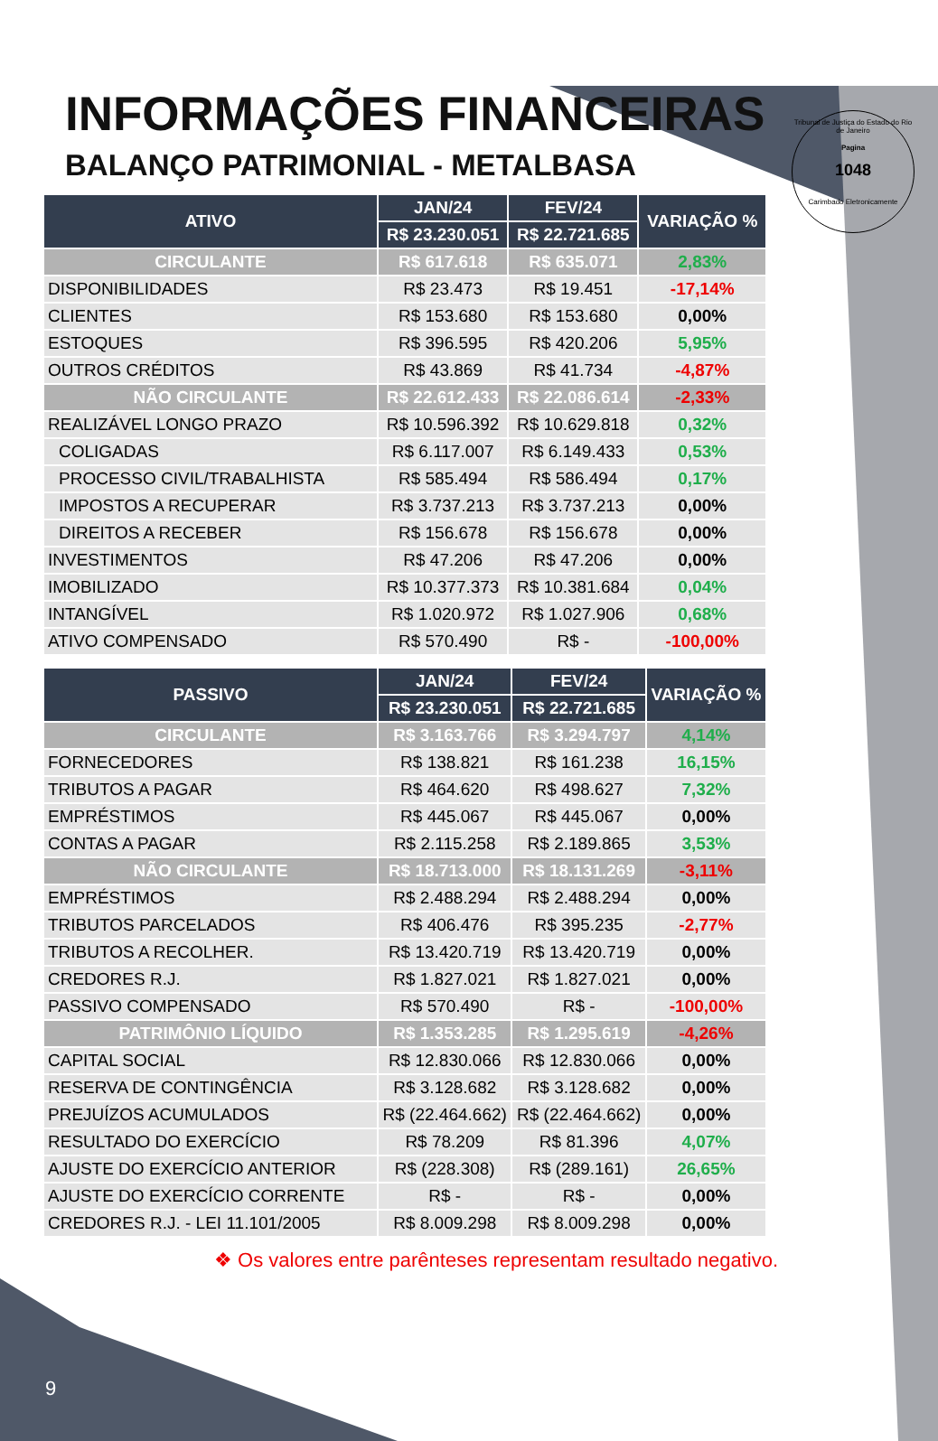Tribunal de Justiça do Estado do Rio de Janeiro
Pagina
1048
Carimbado Eletronicamente
INFORMAÇÕES FINANCEIRAS
BALANÇO PATRIMONIAL - METALBASA
| ATIVO | JAN/24 | FEV/24 | VARIAÇÃO % |
| --- | --- | --- | --- |
| | R$ 23.230.051 | R$ 22.721.685 | |
| CIRCULANTE | R$ 617.618 | R$ 635.071 | 2,83% |
| DISPONIBILIDADES | R$ 23.473 | R$ 19.451 | -17,14% |
| CLIENTES | R$ 153.680 | R$ 153.680 | 0,00% |
| ESTOQUES | R$ 396.595 | R$ 420.206 | 5,95% |
| OUTROS CRÉDITOS | R$ 43.869 | R$ 41.734 | -4,87% |
| NÃO CIRCULANTE | R$ 22.612.433 | R$ 22.086.614 | -2,33% |
| REALIZÁVEL LONGO PRAZO | R$ 10.596.392 | R$ 10.629.818 | 0,32% |
| COLIGADAS | R$ 6.117.007 | R$ 6.149.433 | 0,53% |
| PROCESSO CIVIL/TRABALHISTA | R$ 585.494 | R$ 586.494 | 0,17% |
| IMPOSTOS A RECUPERAR | R$ 3.737.213 | R$ 3.737.213 | 0,00% |
| DIREITOS A RECEBER | R$ 156.678 | R$ 156.678 | 0,00% |
| INVESTIMENTOS | R$ 47.206 | R$ 47.206 | 0,00% |
| IMOBILIZADO | R$ 10.377.373 | R$ 10.381.684 | 0,04% |
| INTANGÍVEL | R$ 1.020.972 | R$ 1.027.906 | 0,68% |
| ATIVO COMPENSADO | R$ 570.490 | R$ - | -100,00% |
| PASSIVO | JAN/24 | FEV/24 | VARIAÇÃO % |
| --- | --- | --- | --- |
| | R$ 23.230.051 | R$ 22.721.685 | |
| CIRCULANTE | R$ 3.163.766 | R$ 3.294.797 | 4,14% |
| FORNECEDORES | R$ 138.821 | R$ 161.238 | 16,15% |
| TRIBUTOS A PAGAR | R$ 464.620 | R$ 498.627 | 7,32% |
| EMPRÉSTIMOS | R$ 445.067 | R$ 445.067 | 0,00% |
| CONTAS A PAGAR | R$ 2.115.258 | R$ 2.189.865 | 3,53% |
| NÃO CIRCULANTE | R$ 18.713.000 | R$ 18.131.269 | -3,11% |
| EMPRÉSTIMOS | R$ 2.488.294 | R$ 2.488.294 | 0,00% |
| TRIBUTOS PARCELADOS | R$ 406.476 | R$ 395.235 | -2,77% |
| TRIBUTOS A RECOLHER. | R$ 13.420.719 | R$ 13.420.719 | 0,00% |
| CREDORES R.J. | R$ 1.827.021 | R$ 1.827.021 | 0,00% |
| PASSIVO COMPENSADO | R$ 570.490 | R$ - | -100,00% |
| PATRIMÔNIO LÍQUIDO | R$ 1.353.285 | R$ 1.295.619 | -4,26% |
| CAPITAL SOCIAL | R$ 12.830.066 | R$ 12.830.066 | 0,00% |
| RESERVA DE CONTINGÊNCIA | R$ 3.128.682 | R$ 3.128.682 | 0,00% |
| PREJUÍZOS ACUMULADOS | R$ (22.464.662) | R$ (22.464.662) | 0,00% |
| RESULTADO DO EXERCÍCIO | R$ 78.209 | R$ 81.396 | 4,07% |
| AJUSTE DO EXERCÍCIO ANTERIOR | R$ (228.308) | R$ (289.161) | 26,65% |
| AJUSTE DO EXERCÍCIO CORRENTE | R$ - | R$ - | 0,00% |
| CREDORES R.J. - LEI 11.101/2005 | R$ 8.009.298 | R$ 8.009.298 | 0,00% |
❖ Os valores entre parênteses representam resultado negativo.
9